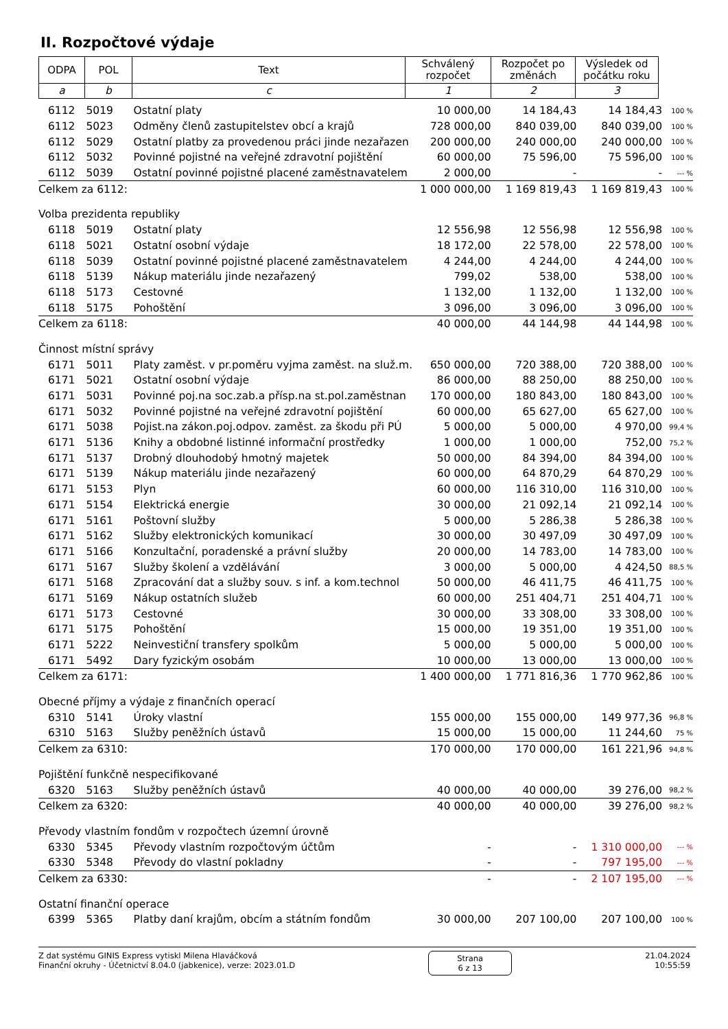II. Rozpočtové výdaje
| ODPA | POL | Text | Schválený rozpočet | Rozpočet po změnách | Výsledek od počátku roku |
| a | b | c | 1 | 2 | 3 |
| 6112 | 5019 | Ostatní platy | 10 000,00 | 14 184,43 | 14 184,43 | 100 % |
| 6112 | 5023 | Odměny členů zastupitelstev obcí a krajů | 728 000,00 | 840 039,00 | 840 039,00 | 100 % |
| 6112 | 5029 | Ostatní platby za provedenou práci jinde nezařazen | 200 000,00 | 240 000,00 | 240 000,00 | 100 % |
| 6112 | 5032 | Povinné pojistné na veřejné zdravotní pojištění | 60 000,00 | 75 596,00 | 75 596,00 | 100 % |
| 6112 | 5039 | Ostatní povinné pojistné placené zaměstnavatelem | 2 000,00 | - | - | --- % |
| Celkem za 6112: | | | 1 000 000,00 | 1 169 819,43 | 1 169 819,43 | 100 % |
| Volba prezidenta republiky | | | | | | |
| 6118 | 5019 | Ostatní platy | 12 556,98 | 12 556,98 | 12 556,98 | 100 % |
| 6118 | 5021 | Ostatní osobní výdaje | 18 172,00 | 22 578,00 | 22 578,00 | 100 % |
| 6118 | 5039 | Ostatní povinné pojistné placené zaměstnavatelem | 4 244,00 | 4 244,00 | 4 244,00 | 100 % |
| 6118 | 5139 | Nákup materiálu jinde nezařazený | 799,02 | 538,00 | 538,00 | 100 % |
| 6118 | 5173 | Cestovné | 1 132,00 | 1 132,00 | 1 132,00 | 100 % |
| 6118 | 5175 | Pohoštění | 3 096,00 | 3 096,00 | 3 096,00 | 100 % |
| Celkem za 6118: | | | 40 000,00 | 44 144,98 | 44 144,98 | 100 % |
| Činnost místní správy | | | | | | |
| 6171 | 5011 | Platy zaměst. v pr.poměru vyjma zaměst. na služ.m. | 650 000,00 | 720 388,00 | 720 388,00 | 100 % |
| 6171 | 5021 | Ostatní osobní výdaje | 86 000,00 | 88 250,00 | 88 250,00 | 100 % |
| 6171 | 5031 | Povinné poj.na soc.zab.a přísp.na st.pol.zaměstnan | 170 000,00 | 180 843,00 | 180 843,00 | 100 % |
| 6171 | 5032 | Povinné pojistné na veřejné zdravotní pojištění | 60 000,00 | 65 627,00 | 65 627,00 | 100 % |
| 6171 | 5038 | Pojist.na zákon.poj.odpov. zaměst. za škodu při PÚ | 5 000,00 | 5 000,00 | 4 970,00 | 99,4 % |
| 6171 | 5136 | Knihy a obdobné listinné informační prostředky | 1 000,00 | 1 000,00 | 752,00 | 75,2 % |
| 6171 | 5137 | Drobný dlouhodobý hmotný majetek | 50 000,00 | 84 394,00 | 84 394,00 | 100 % |
| 6171 | 5139 | Nákup materiálu jinde nezařazený | 60 000,00 | 64 870,29 | 64 870,29 | 100 % |
| 6171 | 5153 | Plyn | 60 000,00 | 116 310,00 | 116 310,00 | 100 % |
| 6171 | 5154 | Elektrická energie | 30 000,00 | 21 092,14 | 21 092,14 | 100 % |
| 6171 | 5161 | Poštovní služby | 5 000,00 | 5 286,38 | 5 286,38 | 100 % |
| 6171 | 5162 | Služby elektronických komunikací | 30 000,00 | 30 497,09 | 30 497,09 | 100 % |
| 6171 | 5166 | Konzultační, poradenské a právní služby | 20 000,00 | 14 783,00 | 14 783,00 | 100 % |
| 6171 | 5167 | Služby školení a vzdělávání | 3 000,00 | 5 000,00 | 4 424,50 | 88,5 % |
| 6171 | 5168 | Zpracování dat a služby souv. s inf. a kom.technol | 50 000,00 | 46 411,75 | 46 411,75 | 100 % |
| 6171 | 5169 | Nákup ostatních služeb | 60 000,00 | 251 404,71 | 251 404,71 | 100 % |
| 6171 | 5173 | Cestovné | 30 000,00 | 33 308,00 | 33 308,00 | 100 % |
| 6171 | 5175 | Pohoštění | 15 000,00 | 19 351,00 | 19 351,00 | 100 % |
| 6171 | 5222 | Neinvestiční transfery spolkům | 5 000,00 | 5 000,00 | 5 000,00 | 100 % |
| 6171 | 5492 | Dary fyzickým osobám | 10 000,00 | 13 000,00 | 13 000,00 | 100 % |
| Celkem za 6171: | | | 1 400 000,00 | 1 771 816,36 | 1 770 962,86 | 100 % |
| Obecné příjmy a výdaje z finančních operací | | | | | | |
| 6310 | 5141 | Úroky vlastní | 155 000,00 | 155 000,00 | 149 977,36 | 96,8 % |
| 6310 | 5163 | Služby peněžních ústavů | 15 000,00 | 15 000,00 | 11 244,60 | 75 % |
| Celkem za 6310: | | | 170 000,00 | 170 000,00 | 161 221,96 | 94,8 % |
| Pojištění funkčně nespecifikované | | | | | | |
| 6320 | 5163 | Služby peněžních ústavů | 40 000,00 | 40 000,00 | 39 276,00 | 98,2 % |
| Celkem za 6320: | | | 40 000,00 | 40 000,00 | 39 276,00 | 98,2 % |
| Převody vlastním fondům v rozpočtech územní úrovně | | | | | | |
| 6330 | 5345 | Převody vlastním rozpočtovým účtům | - | - | 1 310 000,00 | --- % |
| 6330 | 5348 | Převody do vlastní pokladny | - | - | 797 195,00 | --- % |
| Celkem za 6330: | | | - | - | 2 107 195,00 | --- % |
| Ostatní finanční operace | | | | | | |
| 6399 | 5365 | Platby daní krajům, obcím a státním fondům | 30 000,00 | 207 100,00 | 207 100,00 | 100 % |
Z dat systému GINIS Express vytiskl Milena Hlaváčková
Finanční okruhy - Účetnictví 8.04.0 (jabkenice), verze: 2023.01.D
Strana
6 z 13
21.04.2024
10:55:59